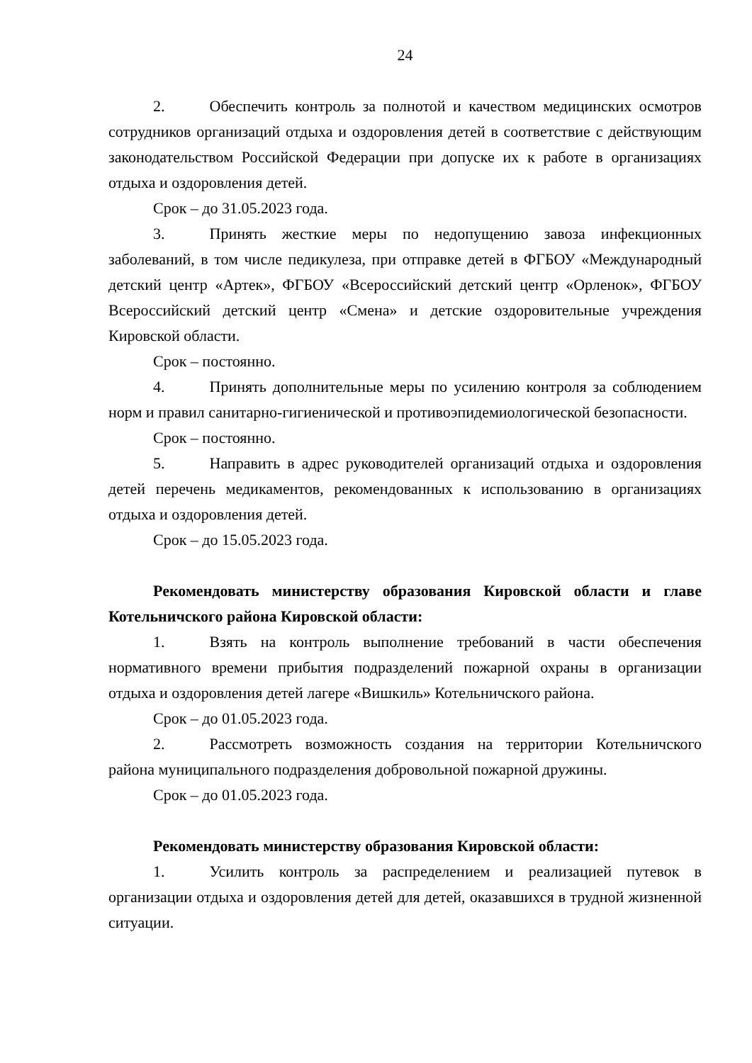24
2. Обеспечить контроль за полнотой и качеством медицинских осмотров сотрудников организаций отдыха и оздоровления детей в соответствие с действующим законодательством Российской Федерации при допуске их к работе в организациях отдыха и оздоровления детей.
Срок – до 31.05.2023 года.
3. Принять жесткие меры по недопущению завоза инфекционных заболеваний, в том числе педикулеза, при отправке детей в ФГБОУ «Международный детский центр «Артек», ФГБОУ «Всероссийский детский центр «Орленок», ФГБОУ Всероссийский детский центр «Смена» и детские оздоровительные учреждения Кировской области.
Срок – постоянно.
4. Принять дополнительные меры по усилению контроля за соблюдением норм и правил санитарно-гигиенической и противоэпидемиологической безопасности.
Срок – постоянно.
5. Направить в адрес руководителей организаций отдыха и оздоровления детей перечень медикаментов, рекомендованных к использованию в организациях отдыха и оздоровления детей.
Срок – до 15.05.2023 года.
Рекомендовать министерству образования Кировской области и главе Котельничского района Кировской области:
1. Взять на контроль выполнение требований в части обеспечения нормативного времени прибытия подразделений пожарной охраны в организации отдыха и оздоровления детей лагере «Вишкиль» Котельничского района.
Срок – до 01.05.2023 года.
2. Рассмотреть возможность создания на территории Котельничского района муниципального подразделения добровольной пожарной дружины.
Срок – до 01.05.2023 года.
Рекомендовать министерству образования Кировской области:
1. Усилить контроль за распределением и реализацией путевок в организации отдыха и оздоровления детей для детей, оказавшихся в трудной жизненной ситуации.